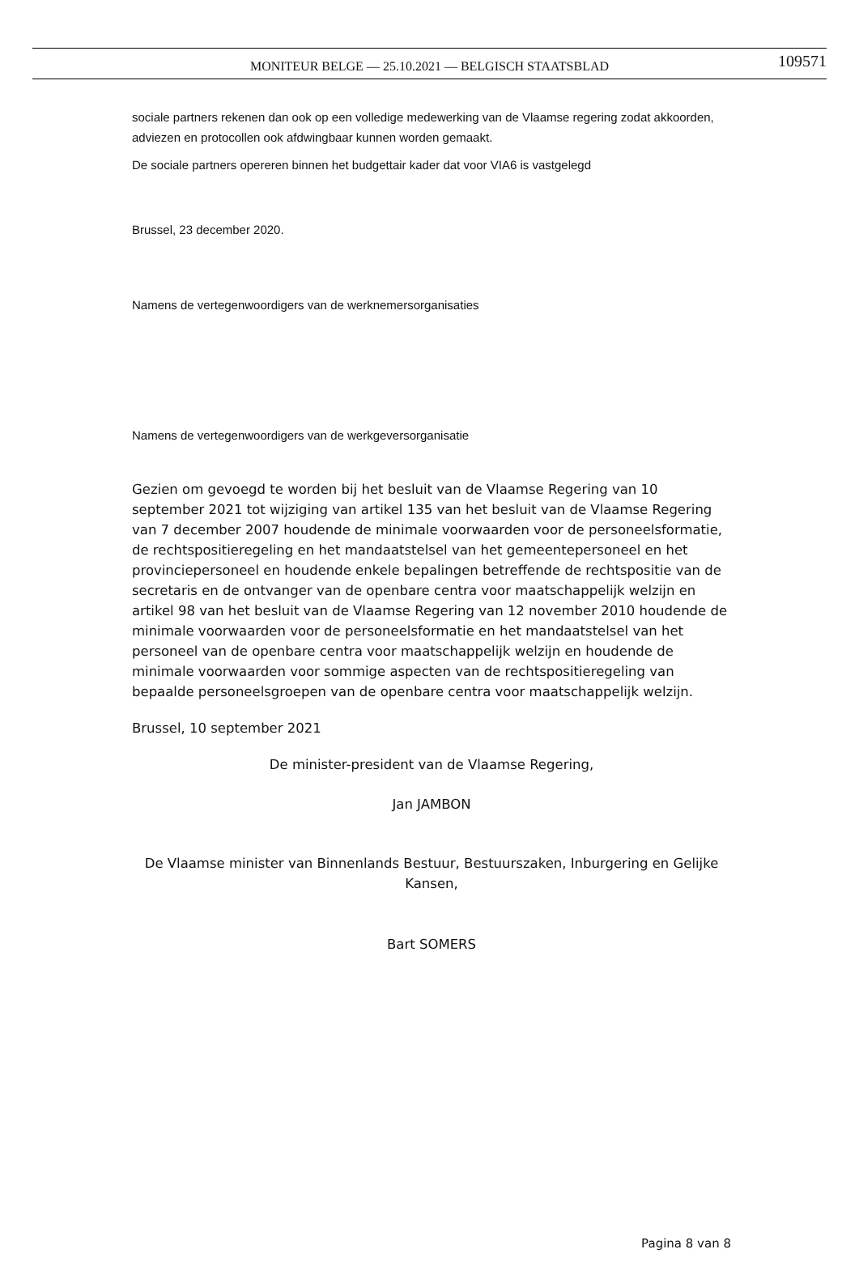MONITEUR BELGE — 25.10.2021 — BELGISCH STAATSBLAD 109571
sociale partners rekenen dan ook op een volledige medewerking van de Vlaamse regering zodat akkoorden, adviezen en protocollen ook afdwingbaar kunnen worden gemaakt.
De sociale partners opereren binnen het budgettair kader dat voor VIA6 is vastgelegd
Brussel, 23 december 2020.
Namens de vertegenwoordigers van de werknemersorganisaties
Namens de vertegenwoordigers van de werkgeversorganisatie
Gezien om gevoegd te worden bij het besluit van de Vlaamse Regering van 10 september 2021 tot wijziging van artikel 135 van het besluit van de Vlaamse Regering van 7 december 2007 houdende de minimale voorwaarden voor de personeelsformatie, de rechtspositieregeling en het mandaatstelsel van het gemeentepersoneel en het provinciepersoneel en houdende enkele bepalingen betreffende de rechtspositie van de secretaris en de ontvanger van de openbare centra voor maatschappelijk welzijn en artikel 98 van het besluit van de Vlaamse Regering van 12 november 2010 houdende de minimale voorwaarden voor de personeelsformatie en het mandaatstelsel van het personeel van de openbare centra voor maatschappelijk welzijn en houdende de minimale voorwaarden voor sommige aspecten van de rechtspositieregeling van bepaalde personeelsgroepen van de openbare centra voor maatschappelijk welzijn.
Brussel, 10 september 2021
De minister-president van de Vlaamse Regering,
Jan JAMBON
De Vlaamse minister van Binnenlands Bestuur, Bestuurszaken, Inburgering en Gelijke Kansen,
Bart SOMERS
Pagina 8 van 8